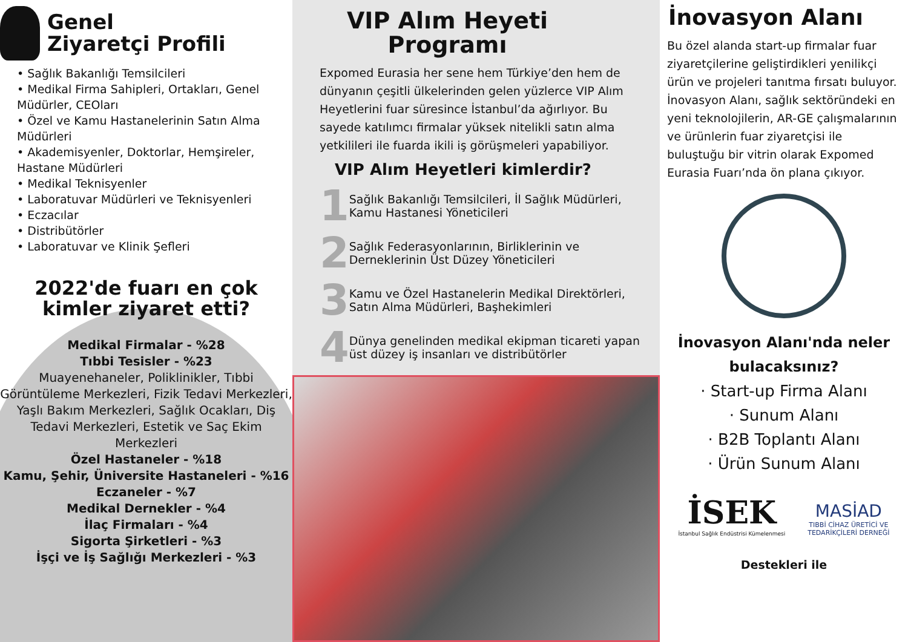Genel
Ziyaretçi Profili
• Sağlık Bakanlığı Temsilcileri
• Medikal Firma Sahipleri, Ortakları, Genel Müdürler, CEOları
• Özel ve Kamu Hastanelerinin Satın Alma Müdürleri
• Akademisyenler, Doktorlar, Hemşireler, Hastane Müdürleri
• Medikal Teknisyenler
• Laboratuvar Müdürleri ve Teknisyenleri
• Eczacılar
• Distribütörler
• Laboratuvar ve Klinik Şefleri
2022'de fuarı en çok kimler ziyaret etti?
Medikal Firmalar - %28
Tıbbi Tesisler - %23
Muayenehaneler, Poliklinikler, Tıbbi Görüntüleme Merkezleri, Fizik Tedavi Merkezleri, Yaşlı Bakım Merkezleri, Sağlık Ocakları, Diş Tedavi Merkezleri, Estetik ve Saç Ekim Merkezleri
Özel Hastaneler - %18
Kamu, Şehir, Üniversite Hastaneleri - %16
Eczaneler - %7
Medikal Dernekler - %4
İlaç Firmaları - %4
Sigorta Şirketleri - %3
İşçi ve İş Sağlığı Merkezleri - %3
VIP Alım Heyeti Programı
Expomed Eurasia her sene hem Türkiye’den hem de dünyanın çeşitli ülkelerinden gelen yüzlerce VIP Alım Heyetlerini fuar süresince İstanbul’da ağırlıyor. Bu sayede katılımcı firmalar yüksek nitelikli satın alma yetkilileri ile fuarda ikili iş görüşmeleri yapabiliyor.
VIP Alım Heyetleri kimlerdir?
1 Sağlık Bakanlığı Temsilcileri, İl Sağlık Müdürleri, Kamu Hastanesi Yöneticileri
2 Sağlık Federasyonlarının, Birliklerinin ve Derneklerinin Üst Düzey Yöneticileri
3 Kamu ve Özel Hastanelerin Medikal Direktörleri, Satın Alma Müdürleri, Başhekimleri
4 Dünya genelinden medikal ekipman ticareti yapan üst düzey iş insanları ve distribütörler
İnovasyon Alanı
Bu özel alanda start-up firmalar fuar ziyaretçilerine geliştirdikleri yenilikçi ürün ve projeleri tanıtma fırsatı buluyor. İnovasyon Alanı, sağlık sektöründeki en yeni teknolojilerin, AR-GE çalışmalarının ve ürünlerin fuar ziyaretçisi ile buluştuğu bir vitrin olarak Expomed Eurasia Fuarı’nda ön plana çıkıyor.
İnovasyon Alanı'nda neler bulacaksınız?
· Start-up Firma Alanı
· Sunum Alanı
· B2B Toplantı Alanı
· Ürün Sunum Alanı
İSEK
İstanbul Sağlık Endüstrisi Kümelenmesi
MASİAD
TIBBİ CİHAZ ÜRETİCİ VE
TEDARİKÇİLERİ DERNEĞİ
Destekleri ile